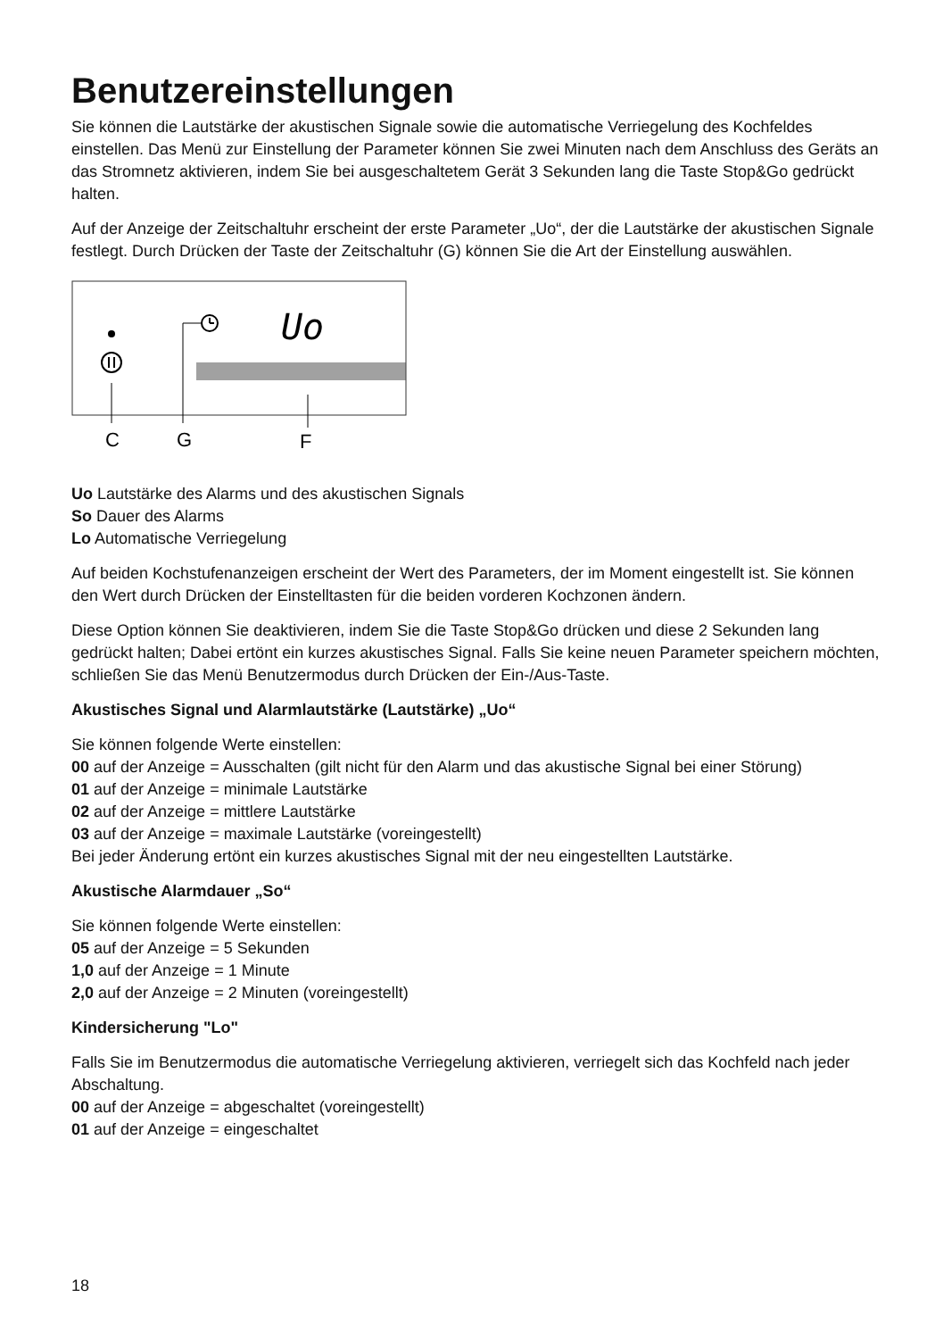Benutzereinstellungen
Sie können die Lautstärke der akustischen Signale sowie die automatische Verriegelung des Kochfeldes einstellen. Das Menü zur Einstellung der Parameter können Sie zwei Minuten nach dem Anschluss des Geräts an das Stromnetz aktivieren, indem Sie bei ausgeschaltetem Gerät 3 Sekunden lang die Taste Stop&Go gedrückt halten.
Auf der Anzeige der Zeitschaltuhr erscheint der erste Parameter „Uo“, der die Lautstärke der akustischen Signale festlegt. Durch Drücken der Taste der Zeitschaltuhr (G) können Sie die Art der Einstellung auswählen.
Uo
C
G
F
Uo Lautstärke des Alarms und des akustischen Signals
So Dauer des Alarms
Lo Automatische Verriegelung
Auf beiden Kochstufenanzeigen erscheint der Wert des Parameters, der im Moment eingestellt ist. Sie können den Wert durch Drücken der Einstelltasten für die beiden vorderen Kochzonen ändern.
Diese Option können Sie deaktivieren, indem Sie die Taste Stop&Go drücken und diese 2 Sekunden lang gedrückt halten; Dabei ertönt ein kurzes akustisches Signal. Falls Sie keine neuen Parameter speichern möchten, schließen Sie das Menü Benutzermodus durch Drücken der Ein-/Aus-Taste.
Akustisches Signal und Alarmlautstärke (Lautstärke) „Uo“
Sie können folgende Werte einstellen:
00 auf der Anzeige = Ausschalten (gilt nicht für den Alarm und das akustische Signal bei einer Störung)
01 auf der Anzeige = minimale Lautstärke
02 auf der Anzeige = mittlere Lautstärke
03 auf der Anzeige = maximale Lautstärke (voreingestellt)
Bei jeder Änderung ertönt ein kurzes akustisches Signal mit der neu eingestellten Lautstärke.
Akustische Alarmdauer „So“
Sie können folgende Werte einstellen:
05 auf der Anzeige = 5 Sekunden
1,0 auf der Anzeige = 1 Minute
2,0 auf der Anzeige = 2 Minuten (voreingestellt)
Kindersicherung "Lo"
Falls Sie im Benutzermodus die automatische Verriegelung aktivieren, verriegelt sich das Kochfeld nach jeder Abschaltung.
00 auf der Anzeige = abgeschaltet (voreingestellt)
01 auf der Anzeige = eingeschaltet
18